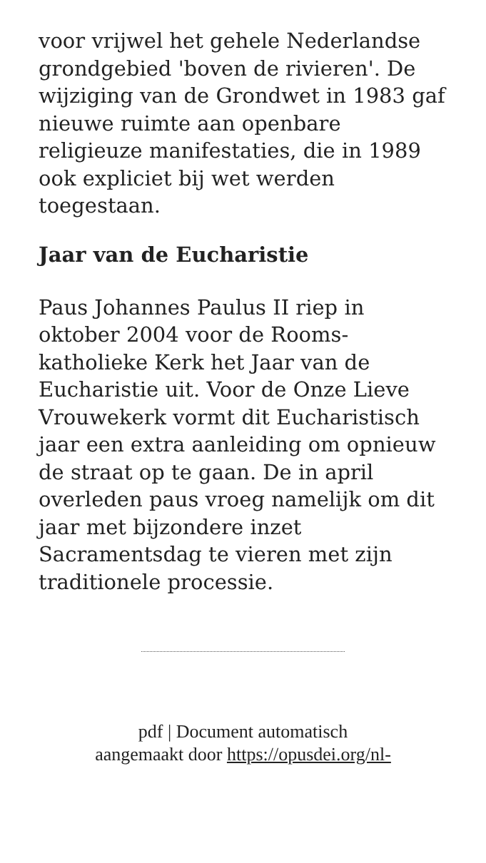voor vrijwel het gehele Nederlandse grondgebied 'boven de rivieren'. De wijziging van de Grondwet in 1983 gaf nieuwe ruimte aan openbare religieuze manifestaties, die in 1989 ook expliciet bij wet werden toegestaan.
Jaar van de Eucharistie
Paus Johannes Paulus II riep in oktober 2004 voor de Rooms-katholieke Kerk het Jaar van de Eucharistie uit. Voor de Onze Lieve Vrouwekerk vormt dit Eucharistisch jaar een extra aanleiding om opnieuw de straat op te gaan. De in april overleden paus vroeg namelijk om dit jaar met bijzondere inzet Sacramentsdag te vieren met zijn traditionele processie.
pdf | Document automatisch
aangemaakt door https://opusdei.org/nl-